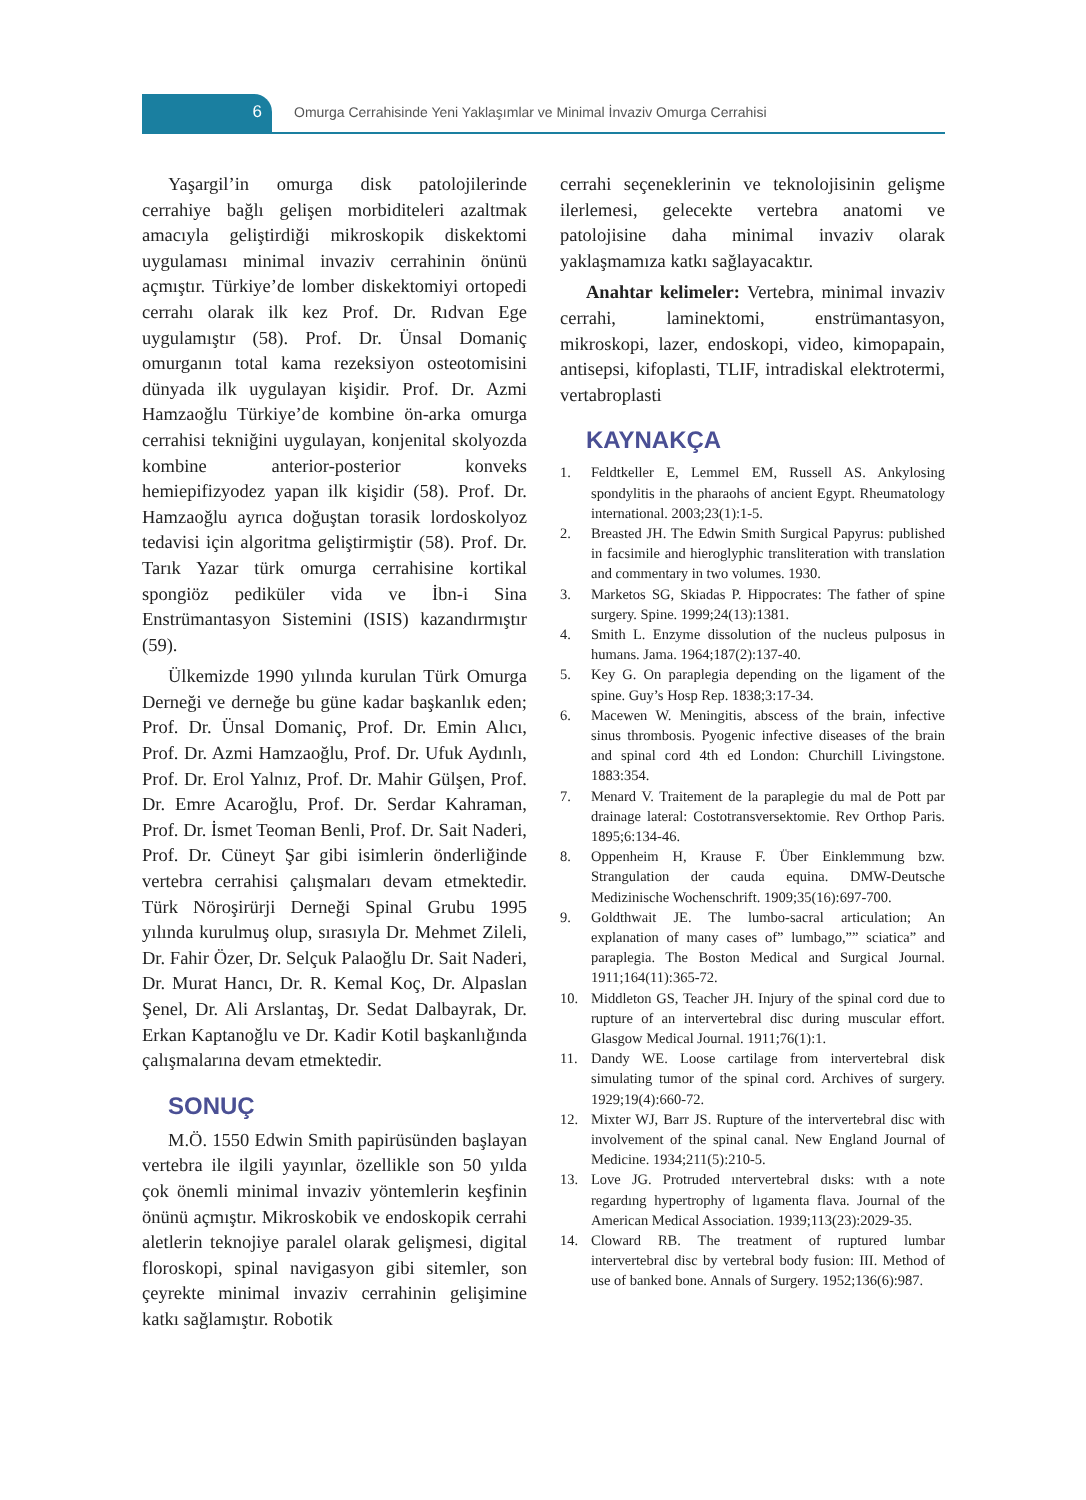6
Omurga Cerrahisinde Yeni Yaklaşımlar ve Minimal İnvaziv Omurga Cerrahisi
Yaşargil’in omurga disk patolojilerinde cerrahiye bağlı gelişen morbiditeleri azaltmak amacıyla geliştirdiği mikroskopik diskektomi uygulaması minimal invaziv cerrahinin önünü açmıştır. Türkiye’de lomber diskektomiyi ortopedi cerrahı olarak ilk kez Prof. Dr. Rıdvan Ege uygulamıştır (58). Prof. Dr. Ünsal Domaniç omurganın total kama rezeksiyon osteotomisini dünyada ilk uygulayan kişidir. Prof. Dr. Azmi Hamzaoğlu Türkiye’de kombine ön-arka omurga cerrahisi tekniğini uygulayan, konjenital skolyozda kombine anterior-posterior konveks hemiepifizyodez yapan ilk kişidir (58). Prof. Dr. Hamzaoğlu ayrıca doğuştan torasik lordoskolyoz tedavisi için algoritma geliştirmiştir (58). Prof. Dr. Tarık Yazar türk omurga cerrahisine kortikal spongiöz pediküler vida ve İbn-i Sina Enstrümantasyon Sistemini (ISIS) kazandırmıştır (59).
Ülkemizde 1990 yılında kurulan Türk Omurga Derneği ve derneğe bu güne kadar başkanlık eden; Prof. Dr. Ünsal Domaniç, Prof. Dr. Emin Alıcı, Prof. Dr. Azmi Hamzaoğlu, Prof. Dr. Ufuk Aydınlı, Prof. Dr. Erol Yalnız, Prof. Dr. Mahir Gülşen, Prof. Dr. Emre Acaroğlu, Prof. Dr. Serdar Kahraman, Prof. Dr. İsmet Teoman Benli, Prof. Dr. Sait Naderi, Prof. Dr. Cüneyt Şar gibi isimlerin önderliğinde vertebra cerrahisi çalışmaları devam etmektedir. Türk Nöroşirürji Derneği Spinal Grubu 1995 yılında kurulmuş olup, sırasıyla Dr. Mehmet Zileli, Dr. Fahir Özer, Dr. Selçuk Palaoğlu Dr. Sait Naderi, Dr. Murat Hancı, Dr. R. Kemal Koç, Dr. Alpaslan Şenel, Dr. Ali Arslantaş, Dr. Sedat Dalbayrak, Dr. Erkan Kaptanoğlu ve Dr. Kadir Kotil başkanlığında çalışmalarına devam etmektedir.
SONUÇ
M.Ö. 1550 Edwin Smith papirüsünden başlayan vertebra ile ilgili yayınlar, özellikle son 50 yılda çok önemli minimal invaziv yöntemlerin keşfinin önünü açmıştır. Mikroskobik ve endoskopik cerrahi aletlerin teknojiye paralel olarak gelişmesi, digital floroskopi, spinal navigasyon gibi sitemler, son çeyrekte minimal invaziv cerrahinin gelişimine katkı sağlamıştır. Robotik
cerrahi seçeneklerinin ve teknolojisinin gelişme ilerlemesi, gelecekte vertebra anatomi ve patolojisine daha minimal invaziv olarak yaklaşmamıza katkı sağlayacaktır.
Anahtar kelimeler: Vertebra, minimal invaziv cerrahi, laminektomi, enstrümantasyon, mikroskopi, lazer, endoskopi, video, kimopapain, antisepsi, kifoplasti, TLIF, intradiskal elektrotermi, vertabroplasti
KAYNAKÇA
1. Feldtkeller E, Lemmel EM, Russell AS. Ankylosing spondylitis in the pharaohs of ancient Egypt. Rheumatology international. 2003;23(1):1-5.
2. Breasted JH. The Edwin Smith Surgical Papyrus: published in facsimile and hieroglyphic transliteration with translation and commentary in two volumes. 1930.
3. Marketos SG, Skiadas P. Hippocrates: The father of spine surgery. Spine. 1999;24(13):1381.
4. Smith L. Enzyme dissolution of the nucleus pulposus in humans. Jama. 1964;187(2):137-40.
5. Key G. On paraplegia depending on the ligament of the spine. Guy’s Hosp Rep. 1838;3:17-34.
6. Macewen W. Meningitis, abscess of the brain, infective sinus thrombosis. Pyogenic infective diseases of the brain and spinal cord 4th ed London: Churchill Livingstone. 1883:354.
7. Menard V. Traitement de la paraplegie du mal de Pott par drainage lateral: Costotransversektomie. Rev Orthop Paris. 1895;6:134-46.
8. Oppenheim H, Krause F. Über Einklemmung bzw. Strangulation der cauda equina. DMW-Deutsche Medizinische Wochenschrift. 1909;35(16):697-700.
9. Goldthwait JE. The lumbo-sacral articulation; An explanation of many cases of” lumbago,”” sciatica” and paraplegia. The Boston Medical and Surgical Journal. 1911;164(11):365-72.
10. Middleton GS, Teacher JH. Injury of the spinal cord due to rupture of an intervertebral disc during muscular effort. Glasgow Medical Journal. 1911;76(1):1.
11. Dandy WE. Loose cartilage from intervertebral disk simulating tumor of the spinal cord. Archives of surgery. 1929;19(4):660-72.
12. Mixter WJ, Barr JS. Rupture of the intervertebral disc with involvement of the spinal canal. New England Journal of Medicine. 1934;211(5):210-5.
13. Love JG. Protruded ıntervertebral dısks: wıth a note regardıng hypertrophy of lıgamenta flava. Journal of the American Medical Association. 1939;113(23):2029-35.
14. Cloward RB. The treatment of ruptured lumbar intervertebral disc by vertebral body fusion: III. Method of use of banked bone. Annals of Surgery. 1952;136(6):987.